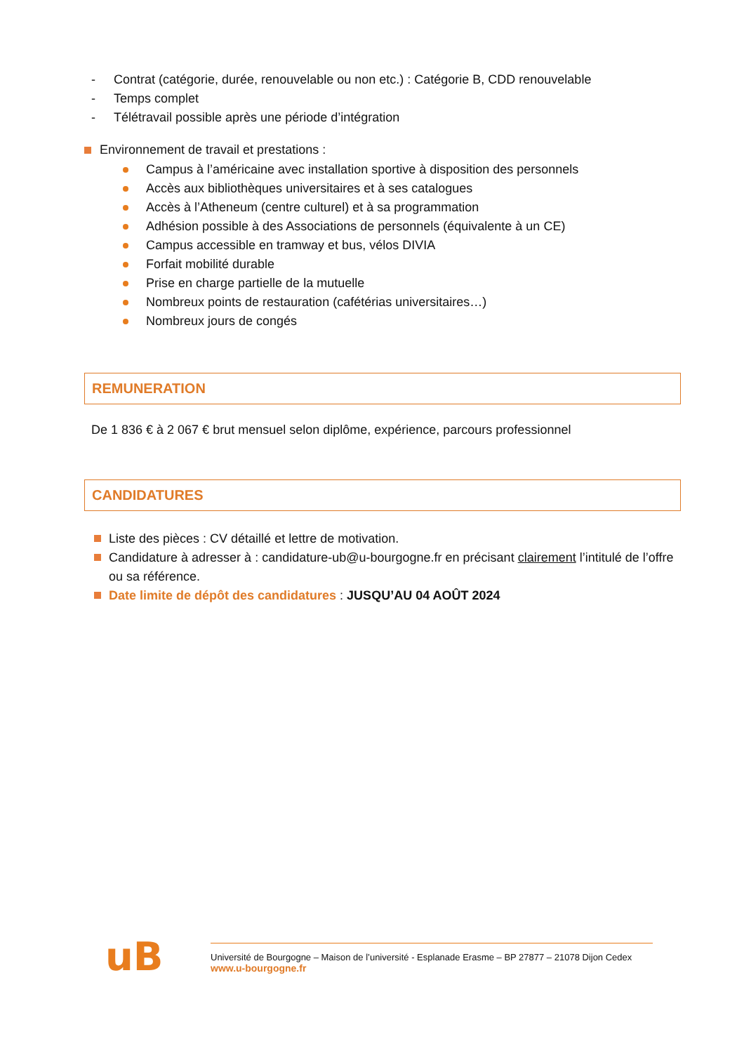- Contrat (catégorie, durée, renouvelable ou non etc.) : Catégorie B, CDD renouvelable
- Temps complet
- Télétravail possible après une période d’intégration
Environnement de travail et prestations :
Campus à l’américaine avec installation sportive à disposition des personnels
Accès aux bibliothèques universitaires et à ses catalogues
Accès à l’Atheneum (centre culturel) et à sa programmation
Adhésion possible à des Associations de personnels (équivalente à un CE)
Campus accessible en tramway et bus, vélos DIVIA
Forfait mobilité durable
Prise en charge partielle de la mutuelle
Nombreux points de restauration (cafétérias universitaires…)
Nombreux jours de congés
REMUNERATION
De 1 836 € à 2 067 € brut mensuel selon diplôme, expérience, parcours professionnel
CANDIDATURES
Liste des pièces : CV détaillé et lettre de motivation.
Candidature à adresser à : candidature-ub@u-bourgogne.fr en précisant clairement l’intitulé de l’offre ou sa référence.
Date limite de dépôt des candidatures : JUSQU’AU 04 AOÛT 2024
uB
Université de Bourgogne – Maison de l’université - Esplanade Erasme – BP 27877 – 21078 Dijon Cedex
www.u-bourgogne.fr